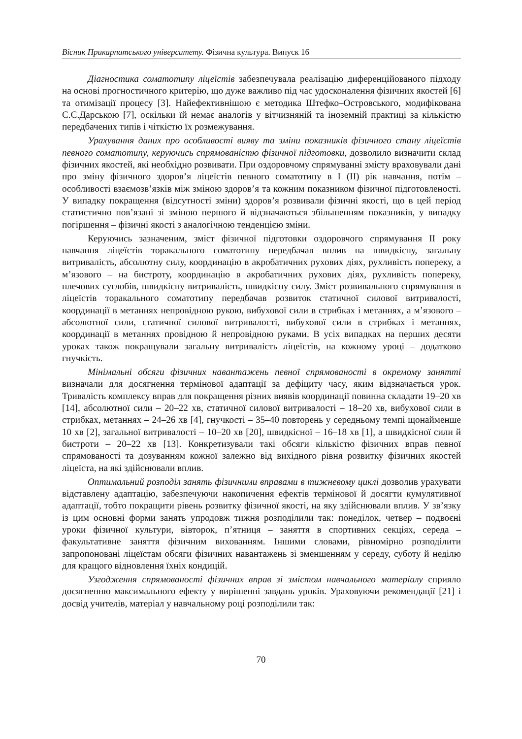Вісник Прикарпатського університету. Фізична культура. Випуск 16
Діагностика соматотипу ліцеїстів забезпечувала реалізацію диференційованого підходу на основі прогностичного критерію, що дуже важливо під час удосконалення фізичних якостей [6] та отимізації процесу [3]. Найефективнішою є методика Штефко–Островського, модифікована С.С.Дарською [7], оскільки їй немає аналогів у вітчизняній та іноземній практиці за кількістю передбачених типів і чіткістю їх розмежування.
Урахування даних про особливості вияву та зміни показників фізичного стану ліцеїстів певного соматотипу, керуючись спрямованістю фізичної підготовки, дозволило визначити склад фізичних якостей, які необхідно розвивати. При оздоровчому спрямуванні змісту враховували дані про зміну фізичного здоров’я ліцеїстів певного соматотипу в I (II) рік навчання, потім – особливості взаємозв’язків між зміною здоров’я та кожним показником фізичної підготовленості. У випадку покращення (відсутності зміни) здоров’я розвивали фізичні якості, що в цей період статистично пов’язані зі зміною першого й відзначаються збільшенням показників, у випадку погіршення – фізичні якості з аналогічною тенденцією зміни.
Керуючись зазначеним, зміст фізичної підготовки оздоровчого спрямування II року навчання ліцеїстів торакального соматотипу передбачав вплив на швидкісну, загальну витривалість, абсолютну силу, координацію в акробатичних рухових діях, рухливість попереку, а м’язового – на бистроту, координацію в акробатичних рухових діях, рухливість попереку, плечових суглобів, швидкісну витривалість, швидкісну силу. Зміст розвивального спрямування в ліцеїстів торакального соматотипу передбачав розвиток статичної силової витривалості, координації в метаннях непровідною рукою, вибухової сили в стрибках і метаннях, а м’язового – абсолютної сили, статичної силової витривалості, вибухової сили в стрибках і метаннях, координації в метаннях провідною й непровідною руками. В усіх випадках на перших десяти уроках також покращували загальну витривалість ліцеїстів, на кожному уроці – додатково гнучкість.
Мінімальні обсяги фізичних навантажень певної спрямованості в окремому занятті визначали для досягнення термінової адаптації за дефіциту часу, яким відзначається урок. Тривалість комплексу вправ для покращення різних виявів координації повинна складати 19–20 хв [14], абсолютної сили – 20–22 хв, статичної силової витривалості – 18–20 хв, вибухової сили в стрибках, метаннях – 24–26 хв [4], гнучкості – 35–40 повторень у середньому темпі щонайменше 10 хв [2], загальної витривалості – 10–20 хв [20], швидкісної – 16–18 хв [1], а швидкісної сили й бистроти – 20–22 хв [13]. Конкретизували такі обсяги кількістю фізичних вправ певної спрямованості та дозуванням кожної залежно від вихідного рівня розвитку фізичних якостей ліцеїста, на які здійснювали вплив.
Оптимальний розподіл занять фізичними вправами в тижневому циклі дозволив урахувати відставлену адаптацію, забезпечуючи накопичення ефектів термінової й досягти кумулятивної адаптації, тобто покращити рівень розвитку фізичної якості, на яку здійснювали вплив. У зв’язку із цим основні форми занять упродовж тижня розподілили так: понеділок, четвер – подвоєні уроки фізичної культури, вівторок, п’ятниця – заняття в спортивних секціях, середа – факультативне заняття фізичним вихованням. Іншими словами, рівномірно розподілити запропоновані ліцеїстам обсяги фізичних навантажень зі зменшенням у середу, суботу й неділю для кращого відновлення їхніх кондицій.
Узгодження спрямованості фізичних вправ зі змістом навчального матеріалу сприяло досягненню максимального ефекту у вирішенні завдань уроків. Ураховуючи рекомендації [21] і досвід учителів, матеріал у навчальному році розподілили так:
70